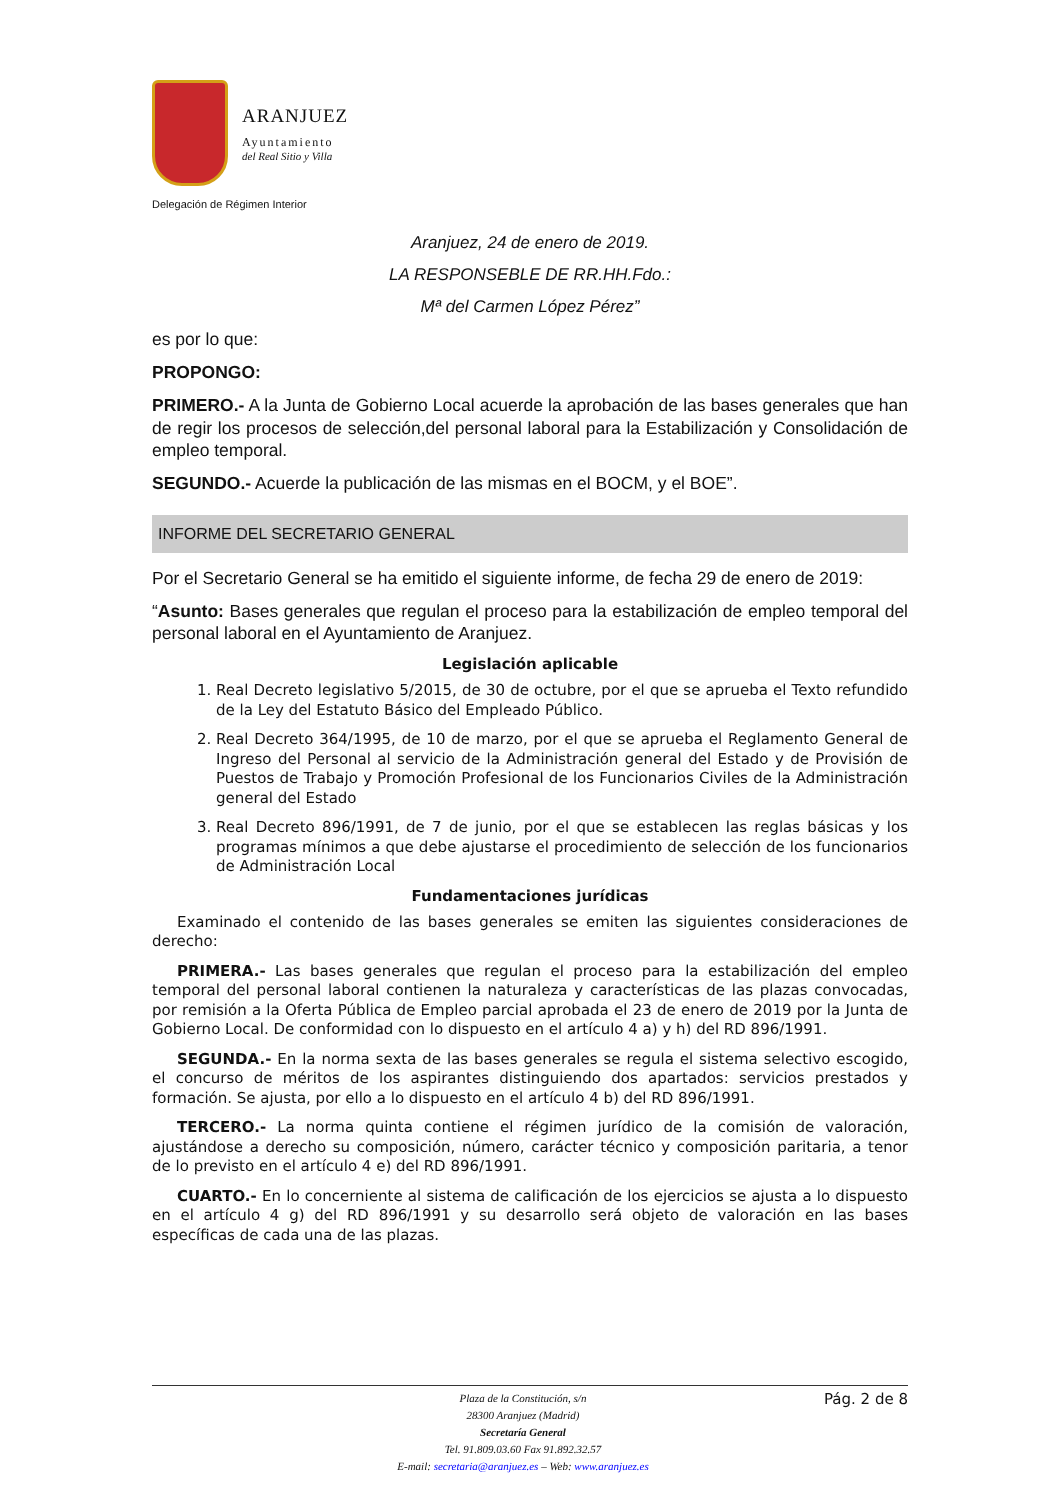ARANJUEZ
Ayuntamiento
del Real Sitio y Villa
Delegación de Régimen Interior
Aranjuez, 24 de enero de 2019.
LA RESPONSEBLE DE RR.HH.Fdo.:
Mª del Carmen López Pérez”
es por lo que:
PROPONGO:
PRIMERO.- A la Junta de Gobierno Local acuerde la aprobación de las bases generales que han de regir los procesos de selección,del personal laboral para la Estabilización y Consolidación de empleo temporal.
SEGUNDO.- Acuerde la publicación de las mismas en el BOCM, y el BOE”.
INFORME DEL SECRETARIO GENERAL
Por el Secretario General se ha emitido el siguiente informe, de fecha 29 de enero de 2019:
“Asunto: Bases generales que regulan el proceso para la estabilización de empleo temporal del personal laboral en el Ayuntamiento de Aranjuez.
Legislación aplicable
1. Real Decreto legislativo 5/2015, de 30 de octubre, por el que se aprueba el Texto refundido de la Ley del Estatuto Básico del Empleado Público.
2. Real Decreto 364/1995, de 10 de marzo, por el que se aprueba el Reglamento General de Ingreso del Personal al servicio de la Administración general del Estado y de Provisión de Puestos de Trabajo y Promoción Profesional de los Funcionarios Civiles de la Administración general del Estado
3. Real Decreto 896/1991, de 7 de junio, por el que se establecen las reglas básicas y los programas mínimos a que debe ajustarse el procedimiento de selección de los funcionarios de Administración Local
Fundamentaciones jurídicas
Examinado el contenido de las bases generales se emiten las siguientes consideraciones de derecho:
PRIMERA.- Las bases generales que regulan el proceso para la estabilización del empleo temporal del personal laboral contienen la naturaleza y características de las plazas convocadas, por remisión a la Oferta Pública de Empleo parcial aprobada el 23 de enero de 2019 por la Junta de Gobierno Local. De conformidad con lo dispuesto en el artículo 4 a) y h) del RD 896/1991.
SEGUNDA.- En la norma sexta de las bases generales se regula el sistema selectivo escogido, el concurso de méritos de los aspirantes distinguiendo dos apartados: servicios prestados y formación. Se ajusta, por ello a lo dispuesto en el artículo 4 b) del RD 896/1991.
TERCERO.- La norma quinta contiene el régimen jurídico de la comisión de valoración, ajustándose a derecho su composición, número, carácter técnico y composición paritaria, a tenor de lo previsto en el artículo 4 e) del RD 896/1991.
CUARTO.- En lo concerniente al sistema de calificación de los ejercicios se ajusta a lo dispuesto en el artículo 4 g) del RD 896/1991 y su desarrollo será objeto de valoración en las bases específicas de cada una de las plazas.
Plaza de la Constitución, s/n
28300 Aranjuez (Madrid)
Secretaría General
Tel. 91.809.03.60 Fax 91.892.32.57
E-mail: secretaria@aranjuez.es – Web: www.aranjuez.es
Pág. 2 de 8